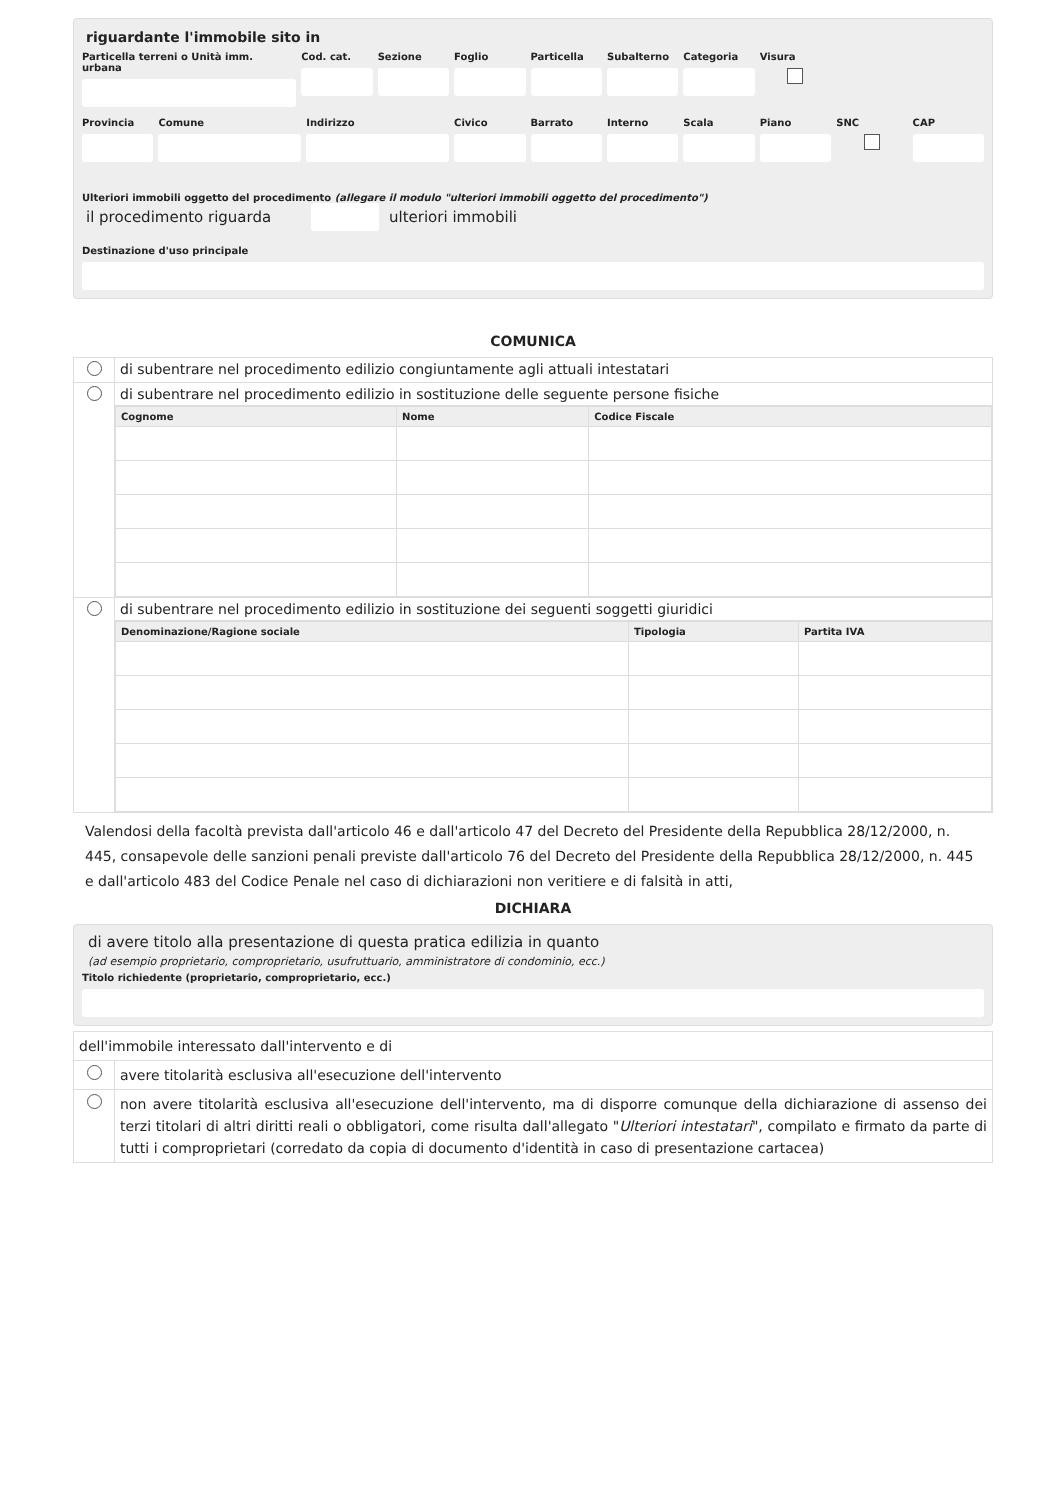riguardante l'immobile sito in
Particella terreni o Unità imm. urbana
Cod. cat. Sezione Foglio Particella Subalterno Categoria Visura
Provincia Comune Indirizzo Civico Barrato Interno Scala Piano SNC CAP
Ulteriori immobili oggetto del procedimento (allegare il modulo "ulteriori immobili oggetto del procedimento")
il procedimento riguarda ulteriori immobili
Destinazione d'uso principale
COMUNICA
| | di subentrare nel procedimento edilizio congiuntamente agli attuali intestatari |
| | di subentrare nel procedimento edilizio in sostituzione delle seguente persone fisiche |
| | / Cognome / Nome / Codice Fiscale / / --- / --- / --- / |
| | di subentrare nel procedimento edilizio in sostituzione dei seguenti soggetti giuridici |
| | / Denominazione/Ragione sociale / Tipologia / Partita IVA / / --- / --- / --- / |
Valendosi della facoltà prevista dall'articolo 46 e dall'articolo 47 del Decreto del Presidente della Repubblica 28/12/2000, n. 445, consapevole delle sanzioni penali previste dall'articolo 76 del Decreto del Presidente della Repubblica 28/12/2000, n. 445 e dall'articolo 483 del Codice Penale nel caso di dichiarazioni non veritiere e di falsità in atti,
DICHIARA
di avere titolo alla presentazione di questa pratica edilizia in quanto
(ad esempio proprietario, comproprietario, usufruttuario, amministratore di condominio, ecc.)
Titolo richiedente (proprietario, comproprietario, ecc.)
| dell'immobile interessato dall'intervento e di | |
| | avere titolarità esclusiva all'esecuzione dell'intervento |
| | non avere titolarità esclusiva all'esecuzione dell'intervento, ma di disporre comunque della dichiarazione di assenso dei terzi titolari di altri diritti reali o obbligatori, come risulta dall'allegato " Ulteriori intestatari ", compilato e firmato da parte di tutti i comproprietari (corredato da copia di documento d'identità in caso di presentazione cartacea) |